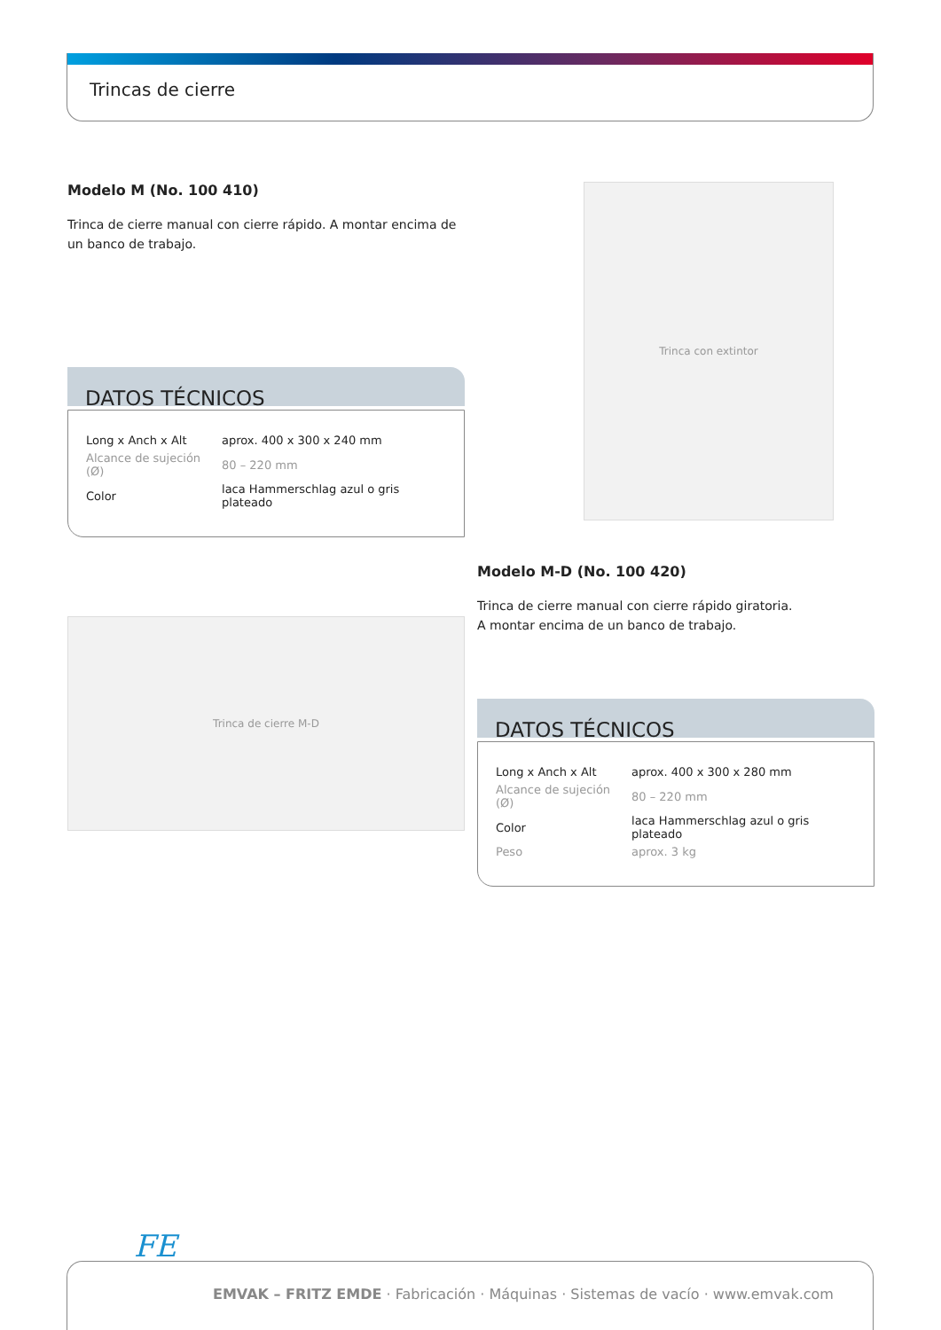Trincas de cierre
Modelo M (No. 100 410)
Trinca de cierre manual con cierre rápido. A montar encima de un banco de trabajo.
DATOS TÉCNICOS
| Long x Anch x Alt | aprox. 400 x 300 x 240 mm |
| Alcance de sujeción (Ø) | 80 – 220 mm |
| Color | laca Hammerschlag azul o gris plateado |
Trinca con extintor
Trinca de cierre M-D
Modelo M-D (No. 100 420)
Trinca de cierre manual con cierre rápido giratoria.
A montar encima de un banco de trabajo.
DATOS TÉCNICOS
| Long x Anch x Alt | aprox. 400 x 300 x 280 mm |
| Alcance de sujeción (Ø) | 80 – 220 mm |
| Color | laca Hammerschlag azul o gris plateado |
| Peso | aprox. 3 kg |
FE
EMVAK – FRITZ EMDE · Fabricación · Máquinas · Sistemas de vacío · www.emvak.com